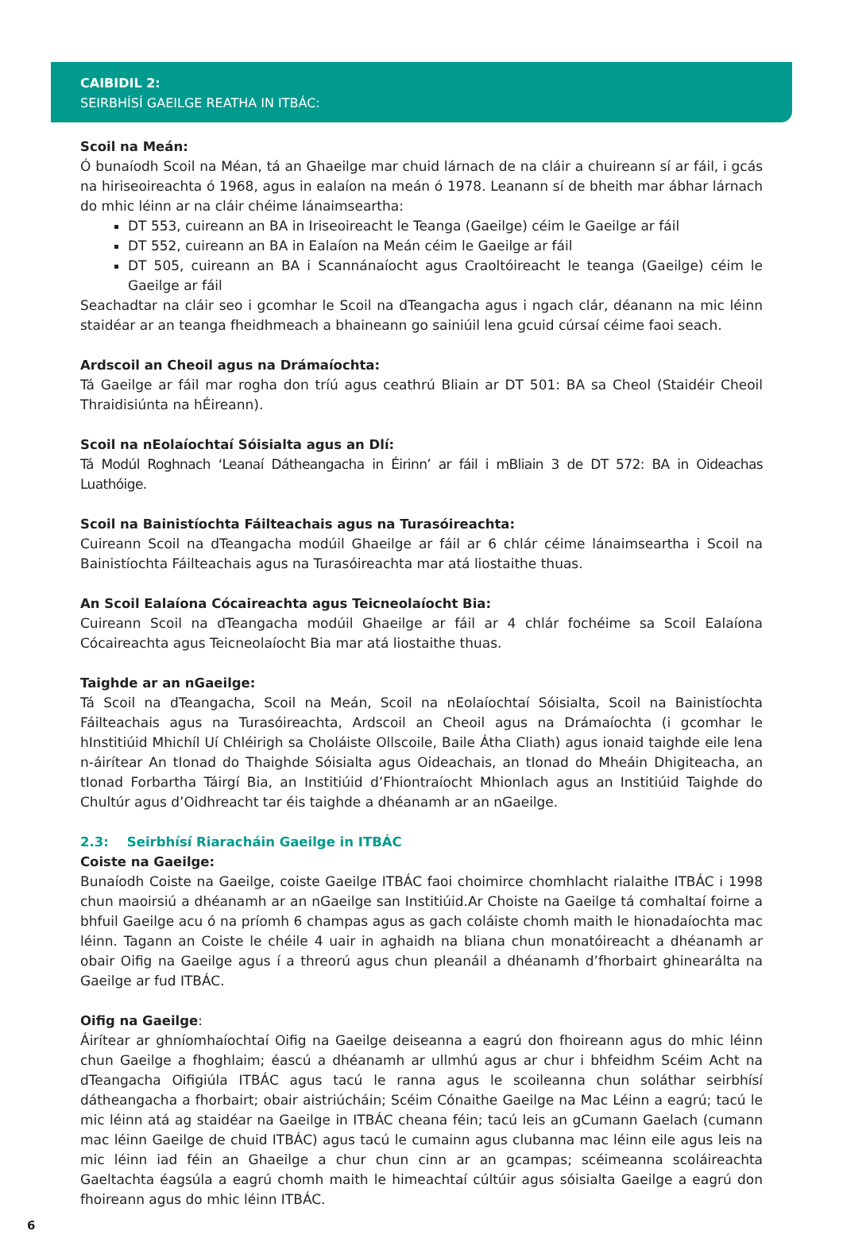CAIBIDIL 2:
SEIRBHÍSÍ GAEILGE REATHA IN ITBÁC:
Scoil na Meán:
Ó bunaíodh Scoil na Méan, tá an Ghaeilge mar chuid lárnach de na cláir a chuireann sí ar fáil, i gcás na hiriseoireachta ó 1968, agus in ealaíon na meán ó 1978. Leanann sí de bheith mar ábhar lárnach do mhic léinn ar na cláir chéime lánaimseartha:
DT 553, cuireann an BA in Iriseoireacht le Teanga (Gaeilge) céim le Gaeilge ar fáil
DT 552, cuireann an BA in Ealaíon na Meán céim le Gaeilge ar fáil
DT 505, cuireann an BA i Scannánaíocht agus Craoltóireacht le teanga (Gaeilge) céim le Gaeilge ar fáil
Seachadtar na cláir seo i gcomhar le Scoil na dTeangacha agus i ngach clár, déanann na mic léinn staidéar ar an teanga fheidhmeach a bhaineann go sainiúil lena gcuid cúrsaí céime faoi seach.
Ardscoil an Cheoil agus na Drámaíochta:
Tá Gaeilge ar fáil mar rogha don tríú agus ceathrú Bliain ar DT 501: BA sa Cheol (Staidéir Cheoil Thraidisiúnta na hÉireann).
Scoil na nEolaíochtaí Sóisialta agus an Dlí:
Tá Modúl Roghnach ‘Leanaí Dátheangacha in Éirinn’ ar fáil i mBliain 3 de DT 572: BA in Oideachas Luathóige.
Scoil na Bainistíochta Fáilteachais agus na Turasóireachta:
Cuireann Scoil na dTeangacha modúil Ghaeilge ar fáil ar 6 chlár céime lánaimseartha i Scoil na Bainistíochta Fáilteachais agus na Turasóireachta mar atá liostaithe thuas.
An Scoil Ealaíona Cócaireachta agus Teicneolaíocht Bia:
Cuireann Scoil na dTeangacha modúil Ghaeilge ar fáil ar 4 chlár fochéime sa Scoil Ealaíona Cócaireachta agus Teicneolaíocht Bia mar atá liostaithe thuas.
Taighde ar an nGaeilge:
Tá Scoil na dTeangacha, Scoil na Meán, Scoil na nEolaíochtaí Sóisialta, Scoil na Bainistíochta Fáilteachais agus na Turasóireachta, Ardscoil an Cheoil agus na Drámaíochta (i gcomhar le hInstitiúid Mhichíl Uí Chléirigh sa Choláiste Ollscoile, Baile Átha Cliath) agus ionaid taighde eile lena n-áirítear An tIonad do Thaighde Sóisialta agus Oideachais, an tIonad do Mheáin Dhigiteacha, an tIonad Forbartha Táirgí Bia, an Institiúid d’Fhiontraíocht Mhionlach agus an Institiúid Taighde do Chultúr agus d’Oidhreacht tar éis taighde a dhéanamh ar an nGaeilge.
2.3: Seirbhísí Riaracháin Gaeilge in ITBÁC
Coiste na Gaeilge:
Bunaíodh Coiste na Gaeilge, coiste Gaeilge ITBÁC faoi choimirce chomhlacht rialaithe ITBÁC i 1998 chun maoirsiú a dhéanamh ar an nGaeilge san Institiúid.Ar Choiste na Gaeilge tá comhaltaí foirne a bhfuil Gaeilge acu ó na príomh 6 champas agus as gach coláiste chomh maith le hionadaíochta mac léinn. Tagann an Coiste le chéile 4 uair in aghaidh na bliana chun monatóireacht a dhéanamh ar obair Oifig na Gaeilge agus í a threorú agus chun pleanáil a dhéanamh d’fhorbairt ghinearálta na Gaeilge ar fud ITBÁC.
Oifig na Gaeilge:
Áirítear ar ghníomhaíochtaí Oifig na Gaeilge deiseanna a eagrú don fhoireann agus do mhic léinn chun Gaeilge a fhoghlaim; éascú a dhéanamh ar ullmhú agus ar chur i bhfeidhm Scéim Acht na dTeangacha Oifigiúla ITBÁC agus tacú le ranna agus le scoileanna chun soláthar seirbhísí dátheangacha a fhorbairt; obair aistriúcháin; Scéim Cónaithe Gaeilge na Mac Léinn a eagrú; tacú le mic léinn atá ag staidéar na Gaeilge in ITBÁC cheana féin; tacú leis an gCumann Gaelach (cumann mac léinn Gaeilge de chuid ITBÁC) agus tacú le cumainn agus clubanna mac léinn eile agus leis na mic léinn iad féin an Ghaeilge a chur chun cinn ar an gcampas; scéimeanna scoláireachta Gaeltachta éagsúla a eagrú chomh maith le himeachtaí cúltúir agus sóisialta Gaeilge a eagrú don fhoireann agus do mhic léinn ITBÁC.
6